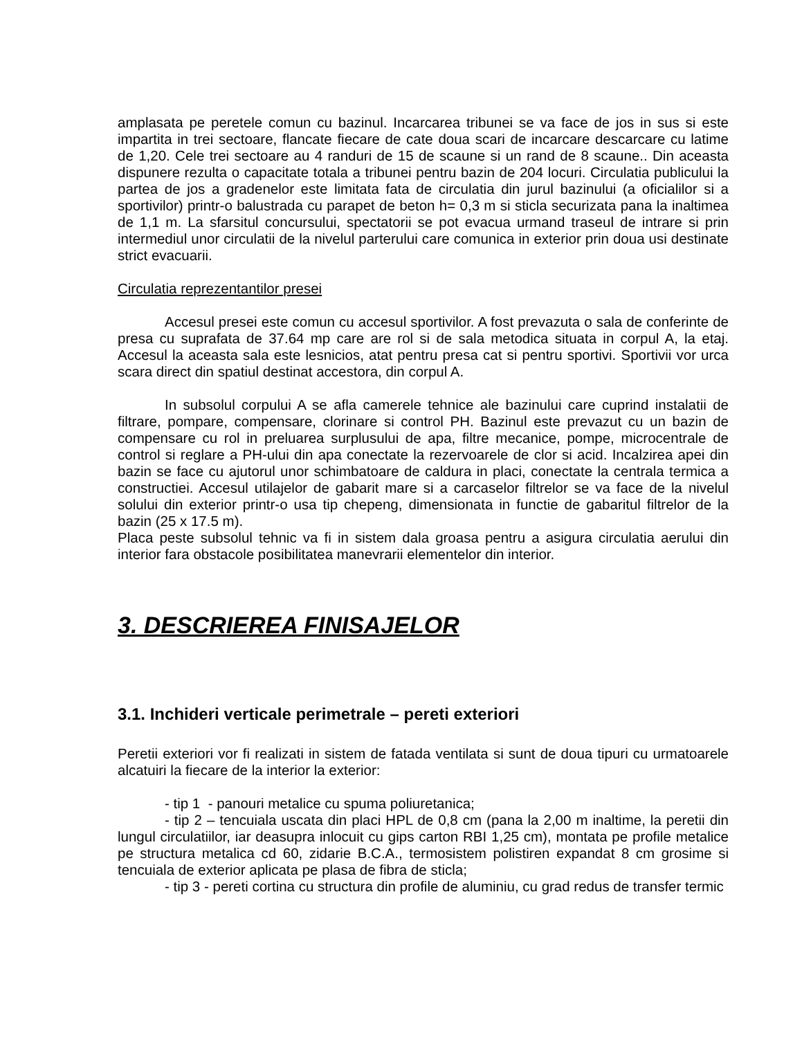amplasata pe peretele comun cu bazinul. Incarcarea tribunei se va face de jos in sus si este impartita in trei sectoare, flancate fiecare de cate doua scari de incarcare descarcare cu latime de 1,20. Cele trei sectoare au 4 randuri de 15 de scaune si un rand de 8 scaune.. Din aceasta dispunere rezulta o capacitate totala a tribunei pentru bazin de 204 locuri. Circulatia publicului la partea de jos a gradenelor este limitata fata de circulatia din jurul bazinului (a oficialilor si a sportivilor) printr-o balustrada cu parapet de beton h= 0,3 m si sticla securizata pana la inaltimea de 1,1 m. La sfarsitul concursului, spectatorii se pot evacua urmand traseul de intrare si prin intermediul unor circulatii de la nivelul parterului care comunica in exterior prin doua usi destinate strict evacuarii.
Circulatia reprezentantilor presei
Accesul presei este comun cu accesul sportivilor. A fost prevazuta o sala de conferinte de presa cu suprafata de 37.64 mp care are rol si de sala metodica situata in corpul A, la etaj. Accesul la aceasta sala este lesnicios, atat pentru presa cat si pentru sportivi. Sportivii vor urca scara direct din spatiul destinat accestora, din corpul A.
In subsolul corpului A se afla camerele tehnice ale bazinului care cuprind instalatii de filtrare, pompare, compensare, clorinare si control PH. Bazinul este prevazut cu un bazin de compensare cu rol in preluarea surplusului de apa, filtre mecanice, pompe, microcentrale de control si reglare a PH-ului din apa conectate la rezervoarele de clor si acid. Incalzirea apei din bazin se face cu ajutorul unor schimbatoare de caldura in placi, conectate la centrala termica a constructiei. Accesul utilajelor de gabarit mare si a carcaselor filtrelor se va face de la nivelul solului din exterior printr-o usa tip chepeng, dimensionata in functie de gabaritul filtrelor de la bazin (25 x 17.5 m).
Placa peste subsolul tehnic va fi in sistem dala groasa pentru a asigura circulatia aerului din interior fara obstacole posibilitatea manevrarii elementelor din interior.
3. DESCRIEREA FINISAJELOR
3.1. Inchideri verticale perimetrale – pereti exteriori
Peretii exteriori vor fi realizati in sistem de fatada ventilata si sunt de doua tipuri cu urmatoarele alcatuiri la fiecare de la interior la exterior:
- tip 1 - panouri metalice cu spuma poliuretanica;
- tip 2 – tencuiala uscata din placi HPL de 0,8 cm (pana la 2,00 m inaltime, la peretii din lungul circulatiilor, iar deasupra inlocuit cu gips carton RBI 1,25 cm), montata pe profile metalice pe structura metalica cd 60, zidarie B.C.A., termosistem polistiren expandat 8 cm grosime si tencuiala de exterior aplicata pe plasa de fibra de sticla;
- tip 3 - pereti cortina cu structura din profile de aluminiu, cu grad redus de transfer termic